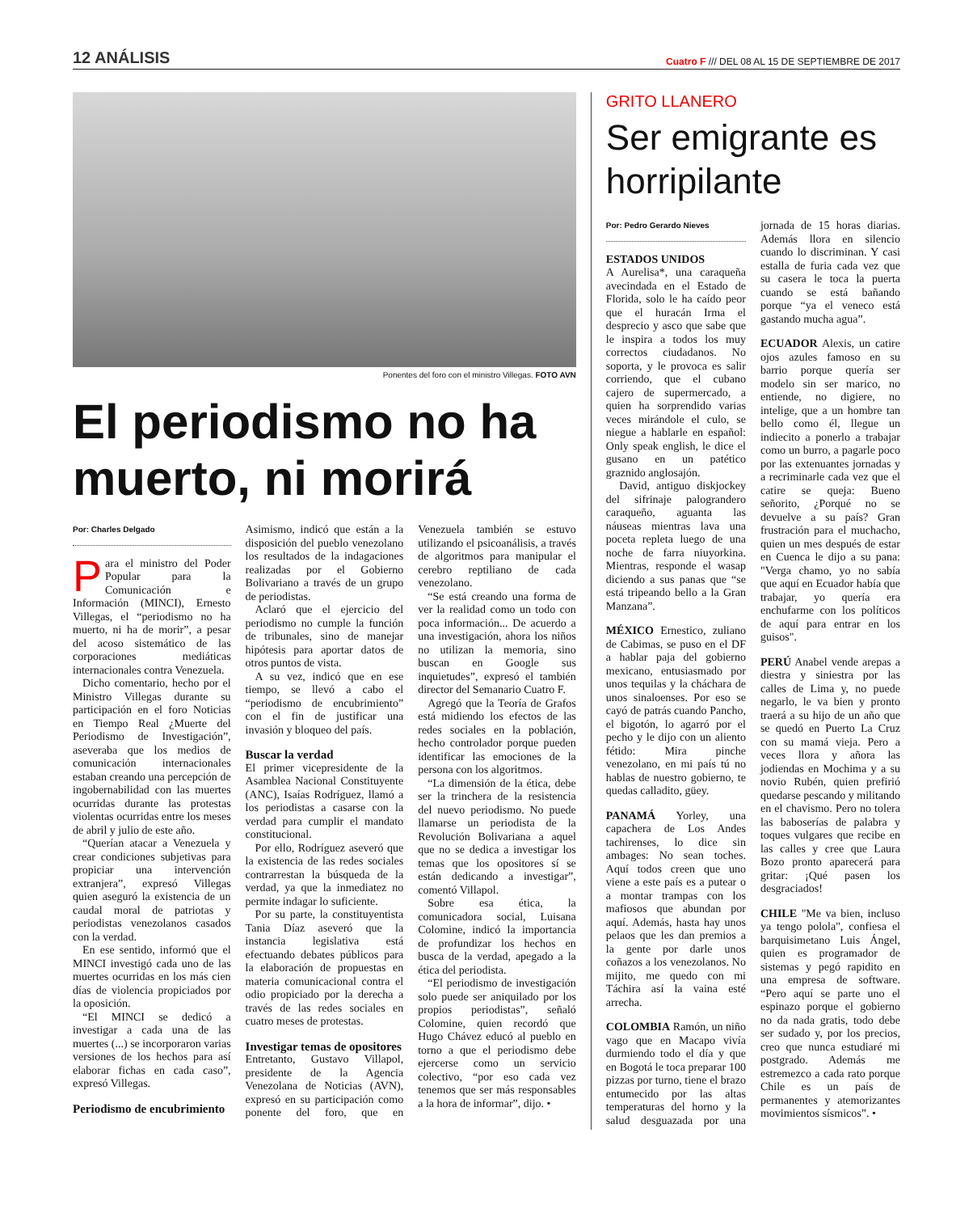12 ANÁLISIS Cuatro F /// DEL 08 AL 15 DE SEPTIEMBRE DE 2017
Ponentes del foro con el ministro Villegas. FOTO AVN
El periodismo no ha muerto, ni morirá
Por: Charles Delgado
Para el ministro del Poder Popular para la Comunicación e Información (MINCI), Ernesto Villegas, el “periodismo no ha muerto, ni ha de morir”, a pesar del acoso sistemático de las corporaciones mediáticas internacionales contra Venezuela.
Dicho comentario, hecho por el Ministro Villegas durante su participación en el foro Noticias en Tiempo Real ¿Muerte del Periodismo de Investigación”, aseveraba que los medios de comunicación internacionales estaban creando una percepción de ingobernabilidad con las muertes ocurridas durante las protestas violentas ocurridas entre los meses de abril y julio de este año.
“Querían atacar a Venezuela y crear condiciones subjetivas para propiciar una intervención extranjera”, expresó Villegas quien aseguró la existencia de un caudal moral de patriotas y periodistas venezolanos casados con la verdad.
En ese sentido, informó que el MINCI investigó cada uno de las muertes ocurridas en los más cien días de violencia propiciados por la oposición.
“El MINCI se dedicó a investigar a cada una de las muertes (...) se incorporaron varias versiones de los hechos para así elaborar fichas en cada caso”, expresó Villegas.
Periodismo de encubrimiento
Asimismo, indicó que están a la disposición del pueblo venezolano los resultados de la indagaciones realizadas por el Gobierno Bolivariano a través de un grupo de periodistas.
Aclaró que el ejercicio del periodismo no cumple la función de tribunales, sino de manejar hipótesis para aportar datos de otros puntos de vista.
A su vez, indicó que en ese tiempo, se llevó a cabo el “periodismo de encubrimiento” con el fin de justificar una invasión y bloqueo del país.
Buscar la verdad
El primer vicepresidente de la Asamblea Nacional Constituyente (ANC), Isaías Rodríguez, llamó a los periodistas a casarse con la verdad para cumplir el mandato constitucional.
Por ello, Rodríguez aseveró que la existencia de las redes sociales contrarrestan la búsqueda de la verdad, ya que la inmediatez no permite indagar lo suficiente.
Por su parte, la constituyentista Tania Díaz aseveró que la instancia legislativa está efectuando debates públicos para la elaboración de propuestas en materia comunicacional contra el odio propiciado por la derecha a través de las redes sociales en cuatro meses de protestas.
Investigar temas de opositores
Entretanto, Gustavo Villapol, presidente de la Agencia Venezolana de Noticias (AVN), expresó en su participación como ponente del foro, que en Venezuela también se estuvo utilizando el psicoanálisis, a través de algoritmos para manipular el cerebro reptiliano de cada venezolano.
“Se está creando una forma de ver la realidad como un todo con poca información... De acuerdo a una investigación, ahora los niños no utilizan la memoria, sino buscan en Google sus inquietudes”, expresó el también director del Semanario Cuatro F.
Agregó que la Teoría de Grafos está midiendo los efectos de las redes sociales en la población, hecho controlador porque pueden identificar las emociones de la persona con los algoritmos.
“La dimensión de la ética, debe ser la trinchera de la resistencia del nuevo periodismo. No puede llamarse un periodista de la Revolución Bolivariana a aquel que no se dedica a investigar los temas que los opositores sí se están dedicando a investigar”, comentó Villapol.
Sobre esa ética, la comunicadora social, Luisana Colomine, indicó la importancia de profundizar los hechos en busca de la verdad, apegado a la ética del periodista.
“El periodismo de investigación solo puede ser aniquilado por los propios periodistas”, señaló Colomine, quien recordó que Hugo Chávez educó al pueblo en torno a que el periodismo debe ejercerse como un servicio colectivo, “por eso cada vez tenemos que ser más responsables a la hora de informar”, dijo. •
GRITO LLANERO
Ser emigrante es horripilante
Por: Pedro Gerardo Nieves
ESTADOS UNIDOS
A Aurelisa*, una caraqueña avecindada en el Estado de Florida, solo le ha caído peor que el huracán Irma el desprecio y asco que sabe que le inspira a todos los muy correctos ciudadanos. No soporta, y le provoca es salir corriendo, que el cubano cajero de supermercado, a quien ha sorprendido varias veces mirándole el culo, se niegue a hablarle en español: Only speak english, le dice el gusano en un patético graznido anglosajón.
David, antiguo diskjockey del sifrinaje palograndero caraqueño, aguanta las náuseas mientras lava una poceta repleta luego de una noche de farra niuyorkina. Mientras, responde el wasap diciendo a sus panas que “se está tripeando bello a la Gran Manzana”.
MÉXICO Ernestico, zuliano de Cabimas, se puso en el DF a hablar paja del gobierno mexicano, entusiasmado por unos tequilas y la cháchara de unos sinaloenses. Por eso se cayó de patrás cuando Pancho, el bigotón, lo agarró por el pecho y le dijo con un aliento fétido: Mira pinche venezolano, en mi país tú no hablas de nuestro gobierno, te quedas calladito, güey.
PANAMÁ Yorley, una capachera de Los Andes tachirenses, lo dice sin ambages: No sean toches. Aquí todos creen que uno viene a este país es a putear o a montar trampas con los mafiosos que abundan por aquí. Además, hasta hay unos pelaos que les dan premios a la gente por darle unos coñazos a los venezolanos. No mijito, me quedo con mi Táchira así la vaina esté arrecha.
COLOMBIA Ramón, un niño vago que en Macapo vivía durmiendo todo el día y que en Bogotá le toca preparar 100 pizzas por turno, tiene el brazo entumecido por las altas temperaturas del horno y la salud desguazada por una jornada de 15 horas diarias. Además llora en silencio cuando lo discriminan. Y casi estalla de furia cada vez que su casera le toca la puerta cuando se está bañando porque “ya el veneco está gastando mucha agua”.
ECUADOR Alexis, un catire ojos azules famoso en su barrio porque quería ser modelo sin ser marico, no entiende, no digiere, no intelige, que a un hombre tan bello como él, llegue un indiecito a ponerlo a trabajar como un burro, a pagarle poco por las extenuantes jornadas y a recriminarle cada vez que el catire se queja: Bueno señorito, ¿Porqué no se devuelve a su país? Gran frustración para el muchacho, quien un mes después de estar en Cuenca le dijo a su pana: "Verga chamo, yo no sabía que aquí en Ecuador había que trabajar, yo quería era enchufarme con los políticos de aquí para entrar en los guisos".
PERÚ Anabel vende arepas a diestra y siniestra por las calles de Lima y, no puede negarlo, le va bien y pronto traerá a su hijo de un año que se quedó en Puerto La Cruz con su mamá vieja. Pero a veces llora y añora las jodiendas en Mochima y a su novio Rubén, quien prefirió quedarse pescando y militando en el chavismo. Pero no tolera las baboserías de palabra y toques vulgares que recibe en las calles y cree que Laura Bozo pronto aparecerá para gritar: ¡Qué pasen los desgraciados!
CHILE "Me va bien, incluso ya tengo polola", confiesa el barquisimetano Luis Ángel, quien es programador de sistemas y pegó rapidito en una empresa de software. “Pero aquí se parte uno el espinazo porque el gobierno no da nada gratis, todo debe ser sudado y, por los precios, creo que nunca estudiaré mi postgrado. Además me estremezco a cada rato porque Chile es un país de permanentes y atemorizantes movimientos sísmicos”. •